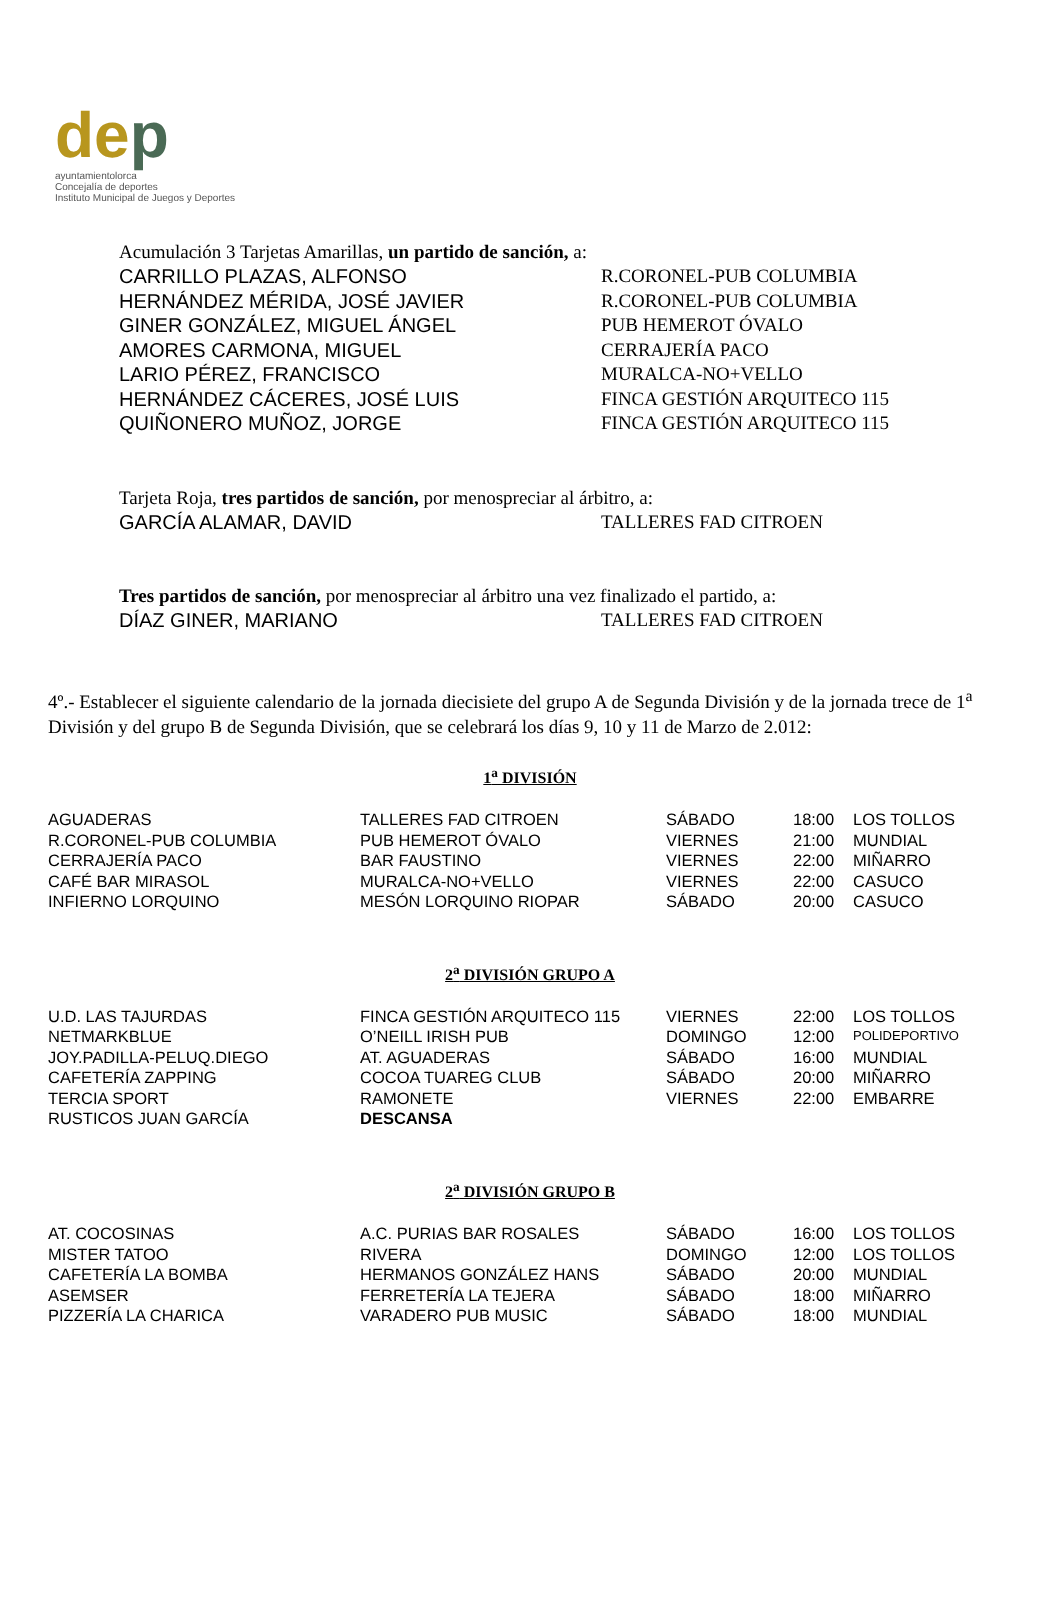dep
ayuntamientolorca
Concejalía de deportes
Instituto Municipal de Juegos y Deportes
Acumulación 3 Tarjetas Amarillas, un partido de sanción, a:
| CARRILLO PLAZAS, ALFONSO | R.CORONEL-PUB COLUMBIA |
| HERNÁNDEZ MÉRIDA, JOSÉ JAVIER | R.CORONEL-PUB COLUMBIA |
| GINER GONZÁLEZ, MIGUEL ÁNGEL | PUB HEMEROT ÓVALO |
| AMORES CARMONA, MIGUEL | CERRAJERÍA PACO |
| LARIO PÉREZ, FRANCISCO | MURALCA-NO+VELLO |
| HERNÁNDEZ CÁCERES, JOSÉ LUIS | FINCA GESTIÓN ARQUITECO 115 |
| QUIÑONERO MUÑOZ, JORGE | FINCA GESTIÓN ARQUITECO 115 |
Tarjeta Roja, tres partidos de sanción, por menospreciar al árbitro, a:
| GARCÍA ALAMAR, DAVID | TALLERES FAD CITROEN |
Tres partidos de sanción, por menospreciar al árbitro una vez finalizado el partido, a:
| DÍAZ GINER, MARIANO | TALLERES FAD CITROEN |
4º.- Establecer el siguiente calendario de la jornada diecisiete del grupo A de Segunda División y de la jornada trece de 1<sup>a</sup> División y del grupo B de Segunda División, que se celebrará los días 9, 10 y 11 de Marzo de 2.012:
1<sup>a</sup> DIVISIÓN
| AGUADERAS | TALLERES FAD CITROEN | SÁBADO | 18:00 | LOS TOLLOS |
| R.CORONEL-PUB COLUMBIA | PUB HEMEROT ÓVALO | VIERNES | 21:00 | MUNDIAL |
| CERRAJERÍA PACO | BAR FAUSTINO | VIERNES | 22:00 | MIÑARRO |
| CAFÉ BAR MIRASOL | MURALCA-NO+VELLO | VIERNES | 22:00 | CASUCO |
| INFIERNO LORQUINO | MESÓN LORQUINO RIOPAR | SÁBADO | 20:00 | CASUCO |
2<sup>a</sup> DIVISIÓN GRUPO A
| U.D. LAS TAJURDAS | FINCA GESTIÓN ARQUITECO 115 | VIERNES | 22:00 | LOS TOLLOS |
| NETMARKBLUE | O’NEILL IRISH PUB | DOMINGO | 12:00 | POLIDEPORTIVO |
| JOY.PADILLA-PELUQ.DIEGO | AT. AGUADERAS | SÁBADO | 16:00 | MUNDIAL |
| CAFETERÍA ZAPPING | COCOA TUAREG CLUB | SÁBADO | 20:00 | MIÑARRO |
| TERCIA SPORT | RAMONETE | VIERNES | 22:00 | EMBARRE |
| RUSTICOS JUAN GARCÍA | DESCANSA | | | |
2<sup>a</sup> DIVISIÓN GRUPO B
| AT. COCOSINAS | A.C. PURIAS BAR ROSALES | SÁBADO | 16:00 | LOS TOLLOS |
| MISTER TATOO | RIVERA | DOMINGO | 12:00 | LOS TOLLOS |
| CAFETERÍA LA BOMBA | HERMANOS GONZÁLEZ HANS | SÁBADO | 20:00 | MUNDIAL |
| ASEMSER | FERRETERÍA LA TEJERA | SÁBADO | 18:00 | MIÑARRO |
| PIZZERÍA LA CHARICA | VARADERO PUB MUSIC | SÁBADO | 18:00 | MUNDIAL |